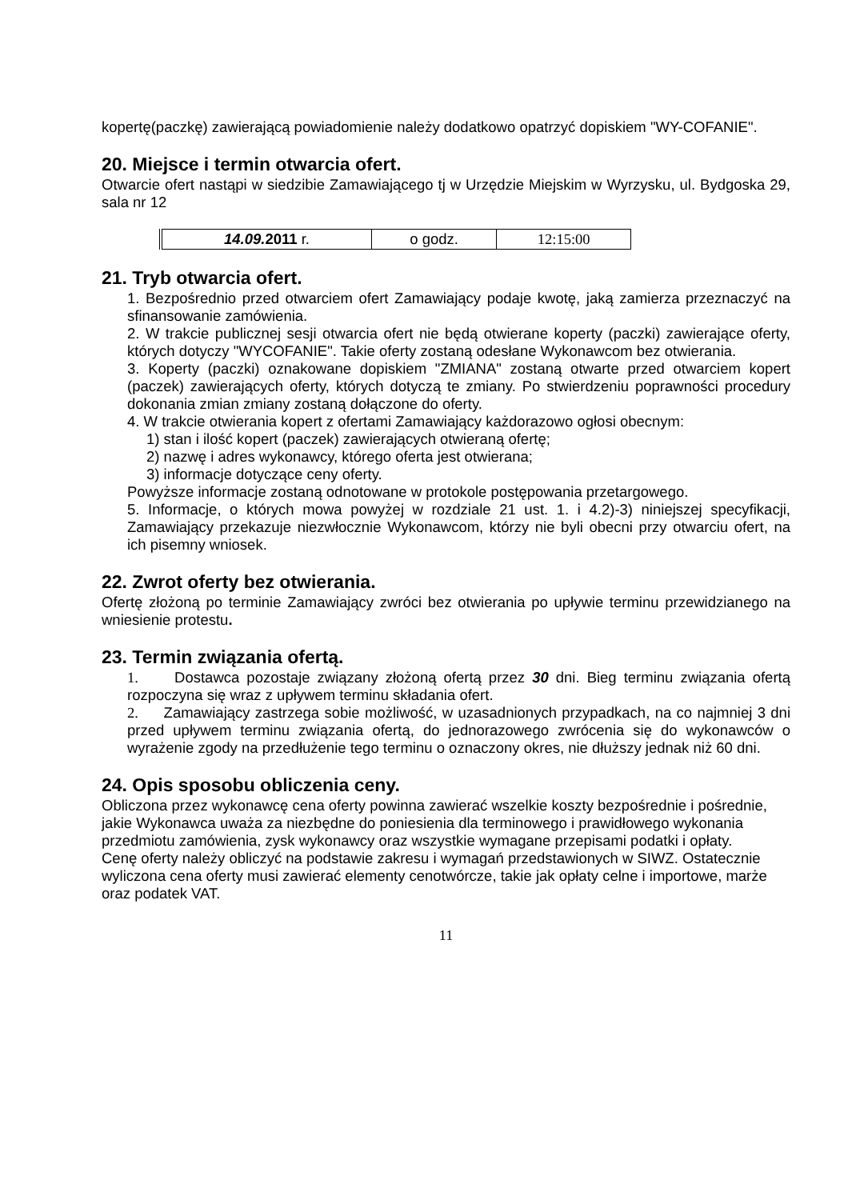kopertę(paczkę) zawierającą powiadomienie należy dodatkowo opatrzyć dopiskiem "WY-COFANIE".
20. Miejsce i termin otwarcia ofert.
Otwarcie ofert nastąpi w siedzibie Zamawiającego tj w Urzędzie Miejskim w Wyrzysku, ul. Bydgoska 29, sala nr 12
| 14.09. 2011 r. | o godz. | 12:15:00 |
21. Tryb otwarcia ofert.
1. Bezpośrednio przed otwarciem ofert Zamawiający podaje kwotę, jaką zamierza przeznaczyć na sfinansowanie zamówienia.
2. W trakcie publicznej sesji otwarcia ofert nie będą otwierane koperty (paczki) zawierające oferty, których dotyczy "WYCOFANIE". Takie oferty zostaną odesłane Wykonawcom bez otwierania.
3. Koperty (paczki) oznakowane dopiskiem "ZMIANA" zostaną otwarte przed otwarciem kopert (paczek) zawierających oferty, których dotyczą te zmiany. Po stwierdzeniu poprawności procedury dokonania zmian zmiany zostaną dołączone do oferty.
4. W trakcie otwierania kopert z ofertami Zamawiający każdorazowo ogłosi obecnym:
1) stan i ilość kopert (paczek) zawierających otwieraną ofertę;
2) nazwę i adres wykonawcy, którego oferta jest otwierana;
3) informacje dotyczące ceny oferty.
Powyższe informacje zostaną odnotowane w protokole postępowania przetargowego.
5. Informacje, o których mowa powyżej w rozdziale 21 ust. 1. i 4.2)-3) niniejszej specyfikacji, Zamawiający przekazuje niezwłocznie Wykonawcom, którzy nie byli obecni przy otwarciu ofert, na ich pisemny wniosek.
22. Zwrot oferty bez otwierania.
Ofertę złożoną po terminie Zamawiający zwróci bez otwierania po upływie terminu przewidzianego na wniesienie protestu.
23. Termin związania ofertą.
1. Dostawca pozostaje związany złożoną ofertą przez 30 dni. Bieg terminu związania ofertą rozpoczyna się wraz z upływem terminu składania ofert.
2. Zamawiający zastrzega sobie możliwość, w uzasadnionych przypadkach, na co najmniej 3 dni przed upływem terminu związania ofertą, do jednorazowego zwrócenia się do wykonawców o wyrażenie zgody na przedłużenie tego terminu o oznaczony okres, nie dłuższy jednak niż 60 dni.
24. Opis sposobu obliczenia ceny.
Obliczona przez wykonawcę cena oferty powinna zawierać wszelkie koszty bezpośrednie i pośrednie, jakie Wykonawca uważa za niezbędne do poniesienia dla terminowego i prawidłowego wykonania przedmiotu zamówienia, zysk wykonawcy oraz wszystkie wymagane przepisami podatki i opłaty.
Cenę oferty należy obliczyć na podstawie zakresu i wymagań przedstawionych w SIWZ. Ostatecznie wyliczona cena oferty musi zawierać elementy cenotwórcze, takie jak opłaty celne i importowe, marże oraz podatek VAT.
11